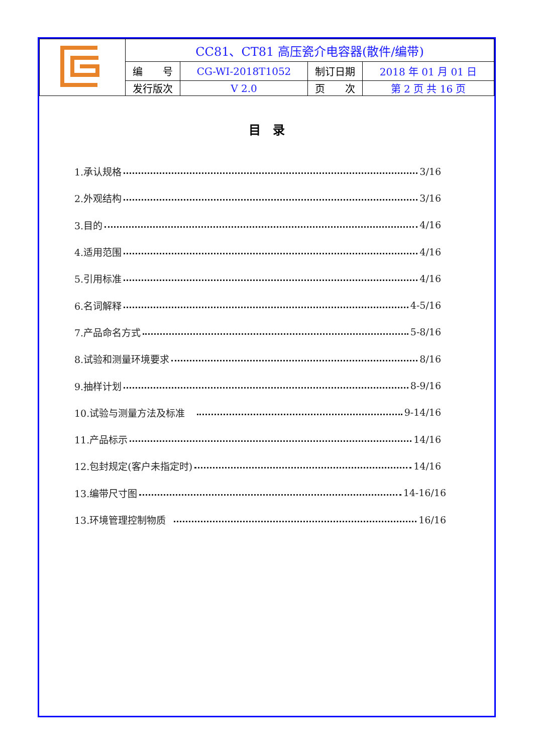| | CC81、CT81 高压瓷介电容器(散件/编带) | | | |
| | 编 号 | CG-WI-2018T1052 | 制订日期 | 2018 年 01 月 01 日 |
| | 发行版次 | V 2.0 | 页 次 | 第 2 页 共 16 页 |
目　录
1.承认规格 3/16
2.外观结构 3/16
3.目的 4/16
4.适用范围 4/16
5.引用标准 4/16
6.名词解释 4-5/16
7.产品命名方式 5-8/16
8.试验和测量环境要求 8/16
9.抽样计划 8-9/16
10.试验与测量方法及标准 9-14/16
11.产品标示 14/16
12.包封规定(客户未指定时) 14/16
13.编带尺寸图 14-16/16
13.环境管理控制物质 16/16